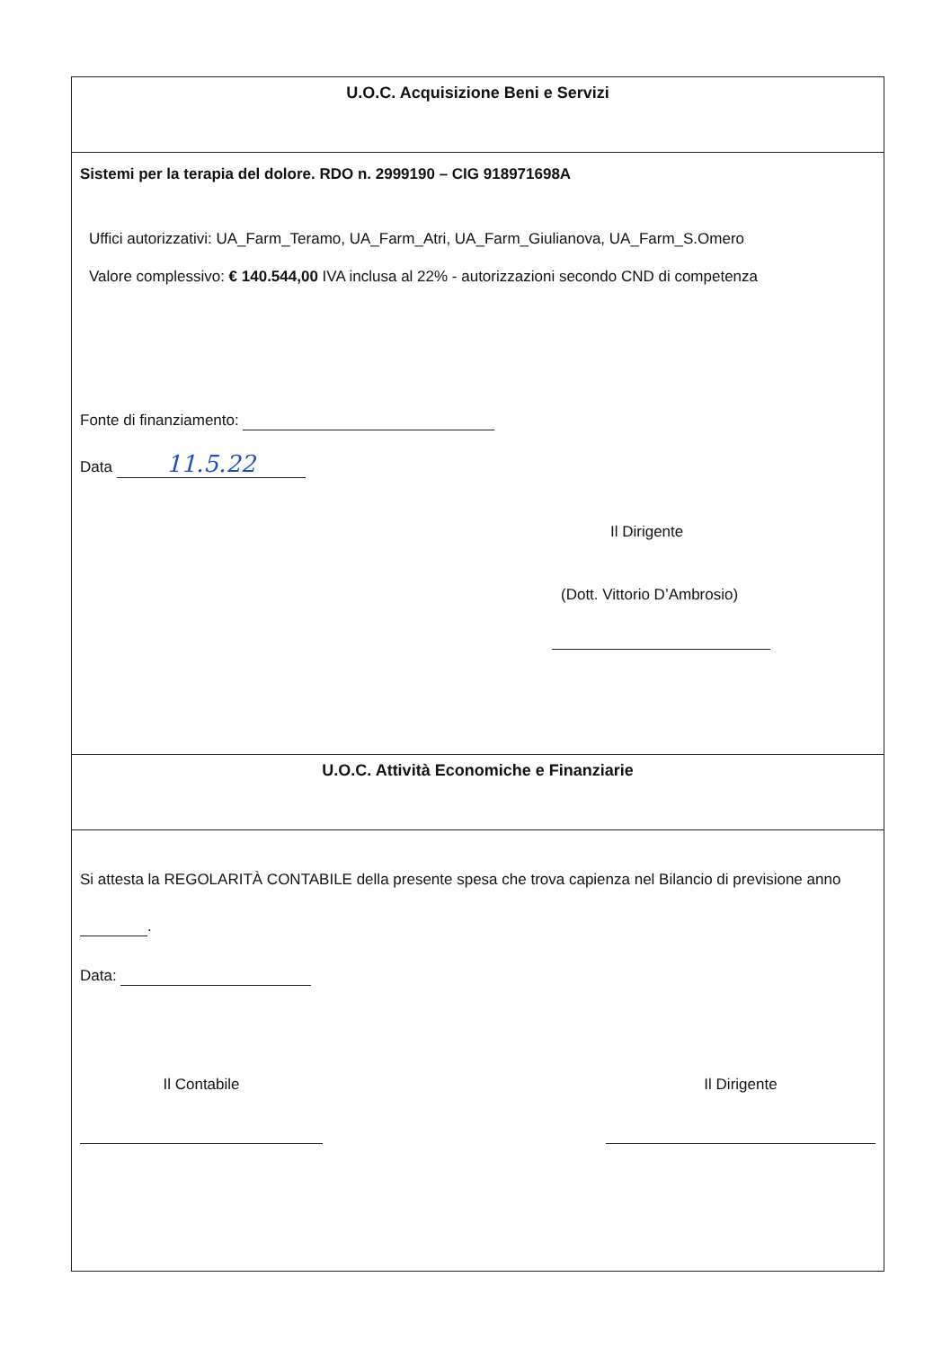U.O.C. Acquisizione Beni e Servizi
Sistemi per la terapia del dolore. RDO n. 2999190 – CIG 918971698A
Uffici autorizzativi: UA_Farm_Teramo, UA_Farm_Atri, UA_Farm_Giulianova, UA_Farm_S.Omero
Valore complessivo: € 140.544,00 IVA inclusa al 22% - autorizzazioni secondo CND di competenza
Fonte di finanziamento:
Data 11.5.22
Il Dirigente
(Dott. Vittorio D’Ambrosio)
U.O.C. Attività Economiche e Finanziarie
Si attesta la REGOLARITÀ CONTABILE della presente spesa che trova capienza nel Bilancio di previsione anno
.
Data:
Il Contabile Il Dirigente